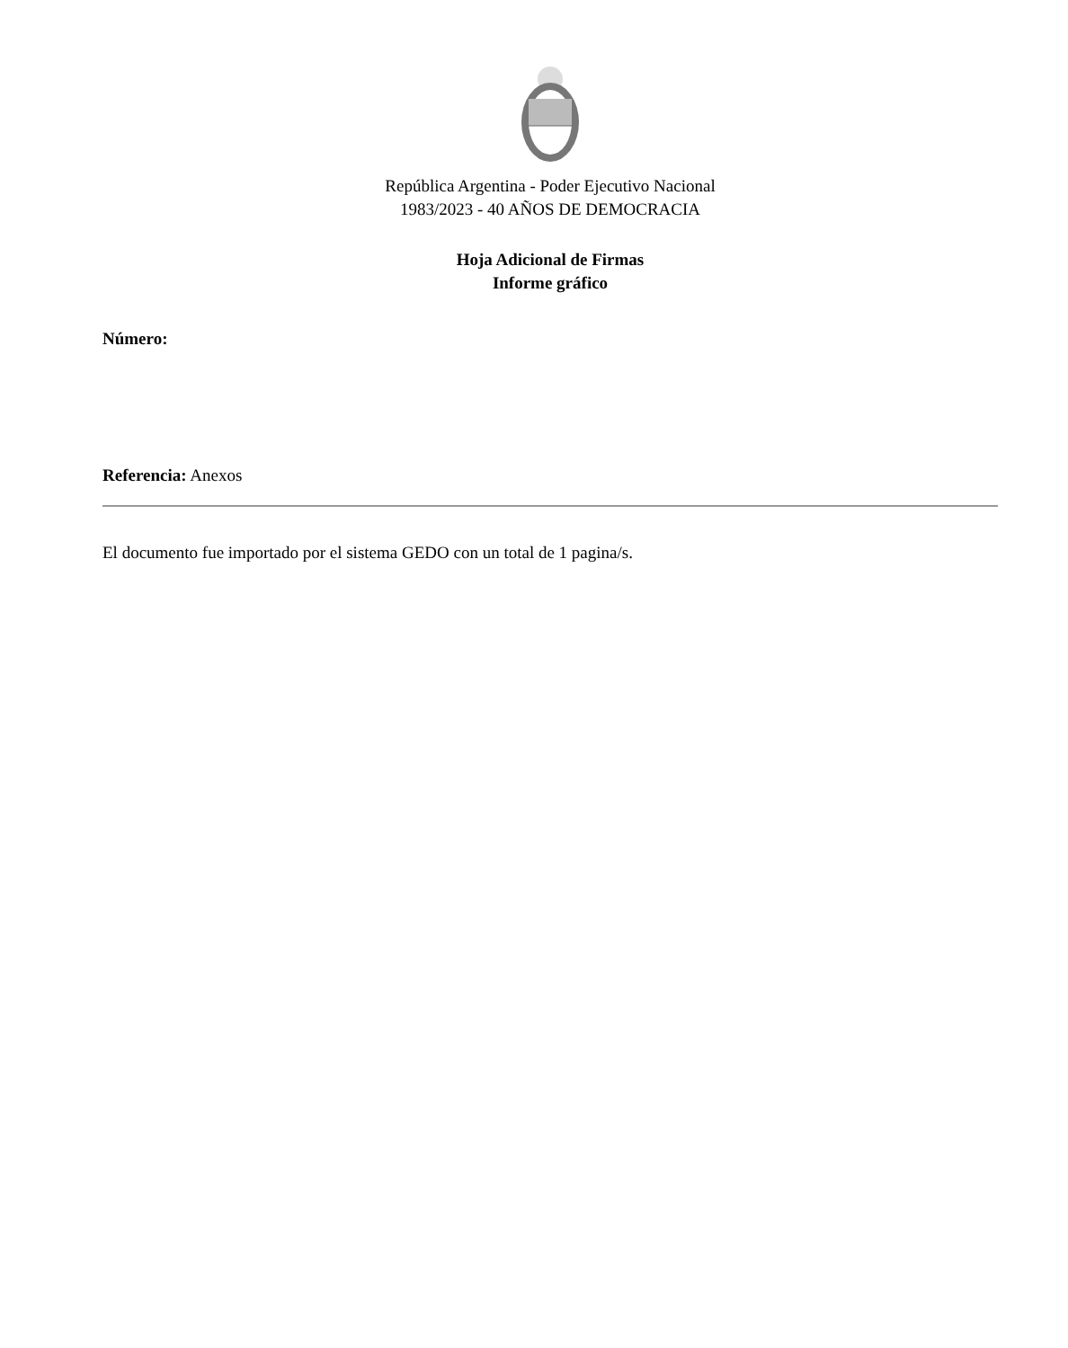República Argentina - Poder Ejecutivo Nacional
1983/2023 - 40 AÑOS DE DEMOCRACIA
Hoja Adicional de Firmas
Informe gráfico
Número:
Referencia: Anexos
El documento fue importado por el sistema GEDO con un total de 1 pagina/s.